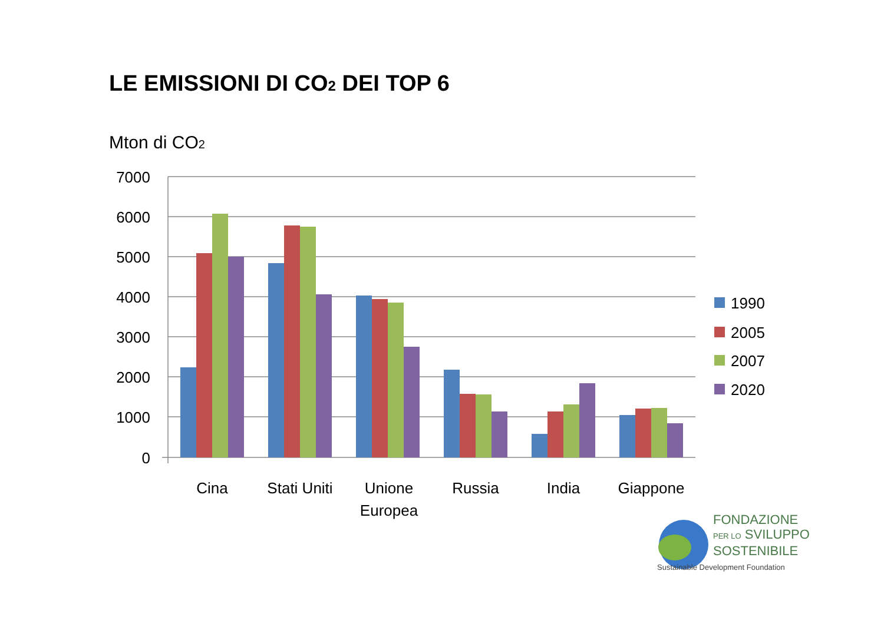LE EMISSIONI DI CO<sub>2</sub> DEI TOP 6
Mton di CO<sub>2</sub>
7000
6000
5000
4000
3000
2000
1000
0
Cina
Stati Uniti
Unione
Europea
Russia
India
Giappone
1990
2005
2007
2020
FONDAZIONE
PER LO SVILUPPO
SOSTENIBILE
Sustainable Development Foundation